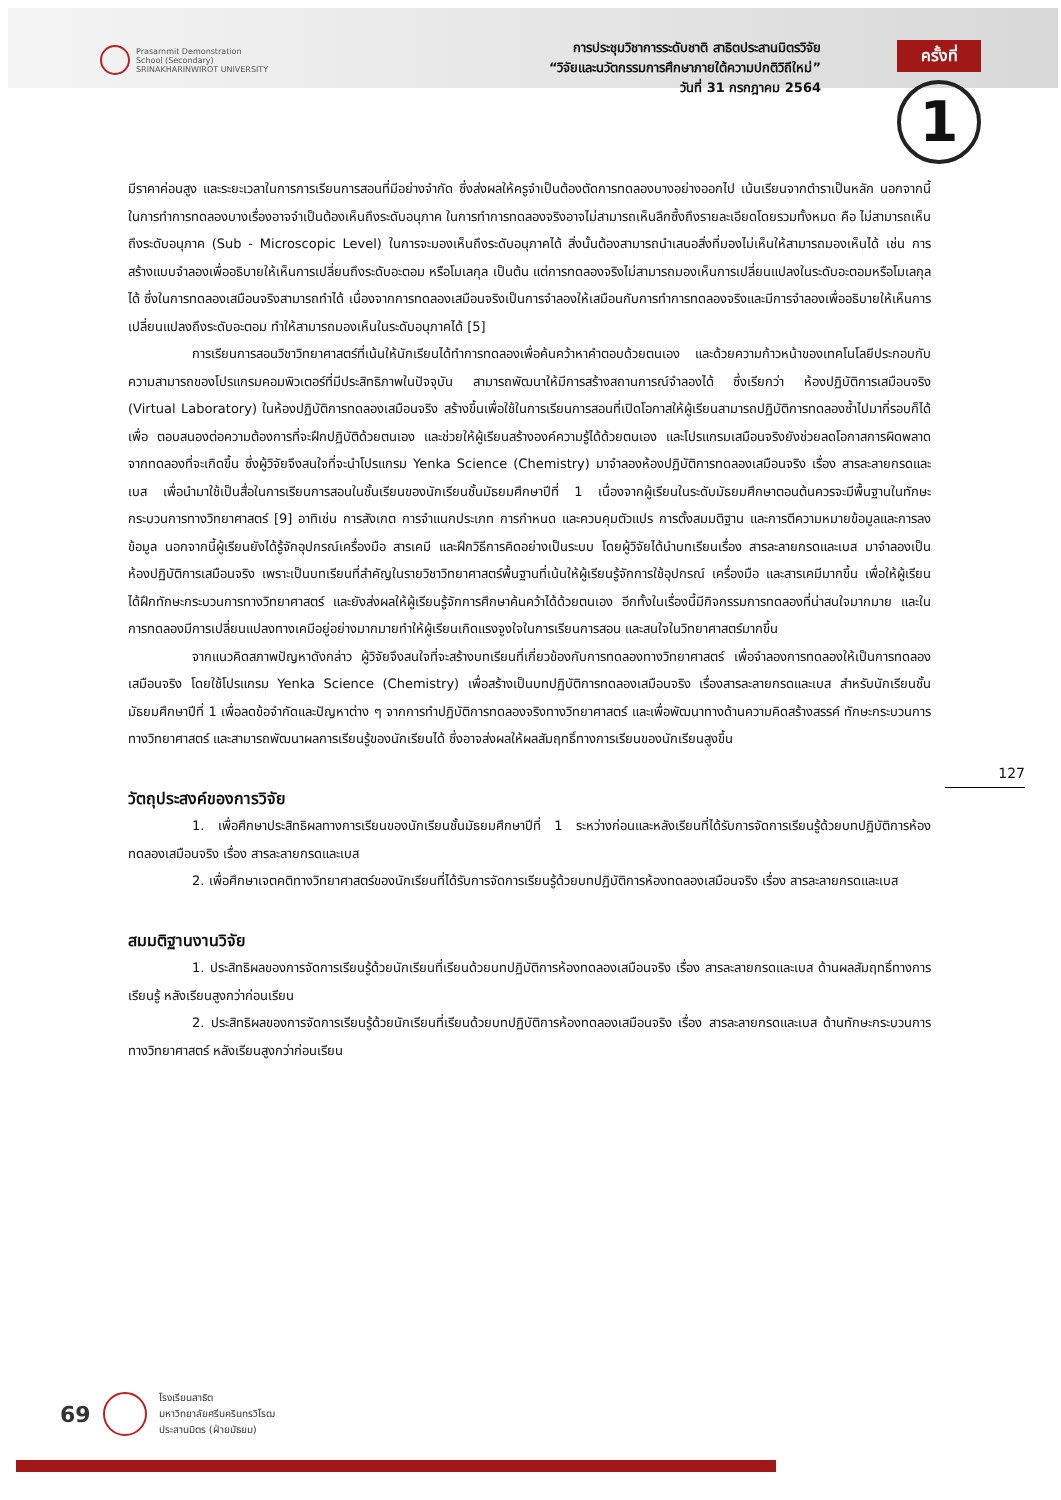Prasarnmit Demonstration
School (Secondary)
SRINAKHARINWIROT UNIVERSITY
การประชุมวิชาการระดับชาติ สาธิตประสานมิตรวิจัย
“วิจัยและนวัตกรรมการศึกษาภายใต้ความปกติวิถีใหม่”
วันที่ 31 กรกฎาคม 2564
ครั้งที่
1
มีราคาค่อนสูง และระยะเวลาในการการเรียนการสอนที่มีอย่างจำกัด ซึ่งส่งผลให้ครูจำเป็นต้องตัดการทดลองบางอย่างออกไป เน้นเรียนจากตำราเป็นหลัก นอกจากนี้ในการทำการทดลองบางเรื่องอาจจำเป็นต้องเห็นถึงระดับอนุภาค ในการทำการทดลองจริงอาจไม่สามารถเห็นลึกซึ้งถึงรายละเอียดโดยรวมทั้งหมด คือ ไม่สามารถเห็นถึงระดับอนุภาค (Sub - Microscopic Level) ในการจะมองเห็นถึงระดับอนุภาคได้ สิ่งนั้นต้องสามารถนำเสนอสิ่งที่มองไม่เห็นให้สามารถมองเห็นได้ เช่น การสร้างแบบจำลองเพื่ออธิบายให้เห็นการเปลี่ยนถึงระดับอะตอม หรือโมเลกุล เป็นต้น แต่การทดลองจริงไม่สามารถมองเห็นการเปลี่ยนแปลงในระดับอะตอมหรือโมเลกุลได้ ซึ่งในการทดลองเสมือนจริงสามารถทำได้ เนื่องจากการทดลองเสมือนจริงเป็นการจำลองให้เสมือนกับการทำการทดลองจริงและมีการจำลองเพื่ออธิบายให้เห็นการเปลี่ยนแปลงถึงระดับอะตอม ทำให้สามารถมองเห็นในระดับอนุภาคได้ [5]
การเรียนการสอนวิชาวิทยาศาสตร์ที่เน้นให้นักเรียนได้ทำการทดลองเพื่อค้นคว้าหาคำตอบด้วยตนเอง และด้วยความก้าวหน้าของเทคโนโลยีประกอบกับความสามารถของโปรแกรมคอมพิวเตอร์ที่มีประสิทธิภาพในปัจจุบัน สามารถพัฒนาให้มีการสร้างสถานการณ์จำลองได้ ซึ่งเรียกว่า ห้องปฏิบัติการเสมือนจริง (Virtual Laboratory) ในห้องปฏิบัติการทดลองเสมือนจริง สร้างขึ้นเพื่อใช้ในการเรียนการสอนที่เปิดโอกาสให้ผู้เรียนสามารถปฏิบัติการทดลองซ้ำไปมากี่รอบก็ได้ เพื่อ ตอบสนองต่อความต้องการที่จะฝึกปฏิบัติด้วยตนเอง และช่วยให้ผู้เรียนสร้างองค์ความรู้ได้ด้วยตนเอง และโปรแกรมเสมือนจริงยังช่วยลดโอกาสการผิดพลาดจากทดลองที่จะเกิดขึ้น ซึ่งผู้วิจัยจึงสนใจที่จะนำโปรแกรม Yenka Science (Chemistry) มาจำลองห้องปฏิบัติการทดลองเสมือนจริง เรื่อง สารละลายกรดและเบส เพื่อนำมาใช้เป็นสื่อในการเรียนการสอนในชั้นเรียนของนักเรียนชั้นมัธยมศึกษาปีที่ 1 เนื่องจากผู้เรียนในระดับมัธยมศึกษาตอนต้นควรจะมีพื้นฐานในทักษะกระบวนการทางวิทยาศาสตร์ [9] อาทิเช่น การสังเกต การจำแนกประเภท การกำหนด และควบคุมตัวแปร การตั้งสมมติฐาน และการตีความหมายข้อมูลและการลงข้อมูล นอกจากนี้ผู้เรียนยังได้รู้จักอุปกรณ์เครื่องมือ สารเคมี และฝึกวิธีการคิดอย่างเป็นระบบ โดยผู้วิจัยได้นำบทเรียนเรื่อง สารละลายกรดและเบส มาจำลองเป็นห้องปฏิบัติการเสมือนจริง เพราะเป็นบทเรียนที่สำคัญในรายวิชาวิทยาศาสตร์พื้นฐานที่เน้นให้ผู้เรียนรู้จักการใช้อุปกรณ์ เครื่องมือ และสารเคมีมากขึ้น เพื่อให้ผู้เรียนได้ฝึกทักษะกระบวนการทางวิทยาศาสตร์ และยังส่งผลให้ผู้เรียนรู้จักการศึกษาค้นคว้าได้ด้วยตนเอง อีกทั้งในเรื่องนี้มีกิจกรรมการทดลองที่น่าสนใจมากมาย และในการทดลองมีการเปลี่ยนแปลงทางเคมีอยู่อย่างมากมายทำให้ผู้เรียนเกิดแรงจูงใจในการเรียนการสอน และสนใจในวิทยาศาสตร์มากขึ้น
จากแนวคิดสภาพปัญหาดังกล่าว ผู้วิจัยจึงสนใจที่จะสร้างบทเรียนที่เกี่ยวข้องกับการทดลองทางวิทยาศาสตร์ เพื่อจำลองการทดลองให้เป็นการทดลองเสมือนจริง โดยใช้โปรแกรม Yenka Science (Chemistry) เพื่อสร้างเป็นบทปฏิบัติการทดลองเสมือนจริง เรื่องสารละลายกรดและเบส สำหรับนักเรียนชั้นมัธยมศึกษาปีที่ 1 เพื่อลดข้อจำกัดและปัญหาต่าง ๆ จากการทำปฏิบัติการทดลองจริงทางวิทยาศาสตร์ และเพื่อพัฒนาทางด้านความคิดสร้างสรรค์ ทักษะกระบวนการทางวิทยาศาสตร์ และสามารถพัฒนาผลการเรียนรู้ของนักเรียนได้ ซึ่งอาจส่งผลให้ผลสัมฤทธิ์ทางการเรียนของนักเรียนสูงขึ้น
วัตถุประสงค์ของการวิจัย
1. เพื่อศึกษาประสิทธิผลทางการเรียนของนักเรียนชั้นมัธยมศึกษาปีที่ 1 ระหว่างก่อนและหลังเรียนที่ได้รับการจัดการเรียนรู้ด้วยบทปฏิบัติการห้องทดลองเสมือนจริง เรื่อง สารละลายกรดและเบส
2. เพื่อศึกษาเจตคติทางวิทยาศาสตร์ของนักเรียนที่ได้รับการจัดการเรียนรู้ด้วยบทปฏิบัติการห้องทดลองเสมือนจริง เรื่อง สารละลายกรดและเบส
สมมติฐานงานวิจัย
1. ประสิทธิผลของการจัดการเรียนรู้ด้วยนักเรียนที่เรียนด้วยบทปฏิบัติการห้องทดลองเสมือนจริง เรื่อง สารละลายกรดและเบส ด้านผลสัมฤทธิ์ทางการเรียนรู้ หลังเรียนสูงกว่าก่อนเรียน
2. ประสิทธิผลของการจัดการเรียนรู้ด้วยนักเรียนที่เรียนด้วยบทปฏิบัติการห้องทดลองเสมือนจริง เรื่อง สารละลายกรดและเบส ด้านทักษะกระบวนการทางวิทยาศาสตร์ หลังเรียนสูงกว่าก่อนเรียน
127
69
โรงเรียนสาธิต
มหาวิทยาลัยศรีนครินทรวิโรฒ
ประสานมิตร (ฝ่ายมัธยม)